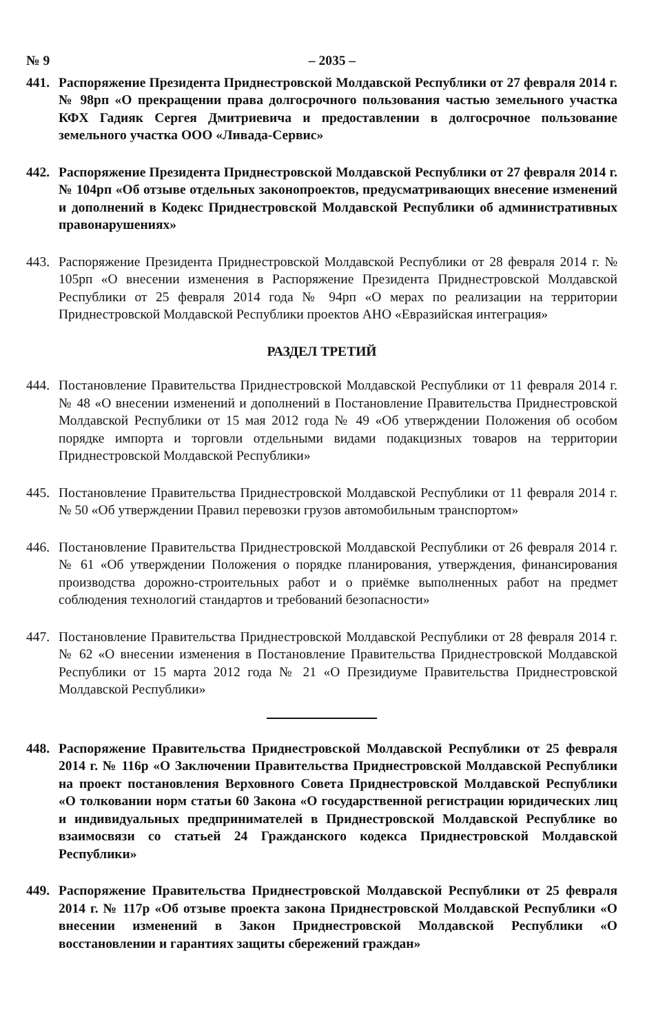№ 9 – 2035 –
441. Распоряжение Президента Приднестровской Молдавской Республики от 27 февраля 2014 г. № 98рп «О прекращении права долгосрочного пользования частью земельного участка КФХ Гадияк Сергея Дмитриевича и предоставлении в долгосрочное пользование земельного участка ООО «Ливада-Сервис»
442. Распоряжение Президента Приднестровской Молдавской Республики от 27 февраля 2014 г. № 104рп «Об отзыве отдельных законопроектов, предусматривающих внесение изменений и дополнений в Кодекс Приднестровской Молдавской Республики об административных правонарушениях»
443. Распоряжение Президента Приднестровской Молдавской Республики от 28 февраля 2014 г. № 105рп «О внесении изменения в Распоряжение Президента Приднестровской Молдавской Республики от 25 февраля 2014 года № 94рп «О мерах по реализации на территории Приднестровской Молдавской Республики проектов АНО «Евразийская интеграция»
РАЗДЕЛ ТРЕТИЙ
444. Постановление Правительства Приднестровской Молдавской Республики от 11 февраля 2014 г. № 48 «О внесении изменений и дополнений в Постановление Правительства Приднестровской Молдавской Республики от 15 мая 2012 года № 49 «Об утверждении Положения об особом порядке импорта и торговли отдельными видами подакцизных товаров на территории Приднестровской Молдавской Республики»
445. Постановление Правительства Приднестровской Молдавской Республики от 11 февраля 2014 г. № 50 «Об утверждении Правил перевозки грузов автомобильным транспортом»
446. Постановление Правительства Приднестровской Молдавской Республики от 26 февраля 2014 г. № 61 «Об утверждении Положения о порядке планирования, утверждения, финансирования производства дорожно-строительных работ и о приёмке выполненных работ на предмет соблюдения технологий стандартов и требований безопасности»
447. Постановление Правительства Приднестровской Молдавской Республики от 28 февраля 2014 г. № 62 «О внесении изменения в Постановление Правительства Приднестровской Молдавской Республики от 15 марта 2012 года № 21 «О Президиуме Правительства Приднестровской Молдавской Республики»
448. Распоряжение Правительства Приднестровской Молдавской Республики от 25 февраля 2014 г. № 116р «О Заключении Правительства Приднестровской Молдавской Республики на проект постановления Верховного Совета Приднестровской Молдавской Республики «О толковании норм статьи 60 Закона «О государственной регистрации юридических лиц и индивидуальных предпринимателей в Приднестровской Молдавской Республике во взаимосвязи со статьей 24 Гражданского кодекса Приднестровской Молдавской Республики»
449. Распоряжение Правительства Приднестровской Молдавской Республики от 25 февраля 2014 г. № 117р «Об отзыве проекта закона Приднестровской Молдавской Республики «О внесении изменений в Закон Приднестровской Молдавской Республики «О восстановлении и гарантиях защиты сбережений граждан»